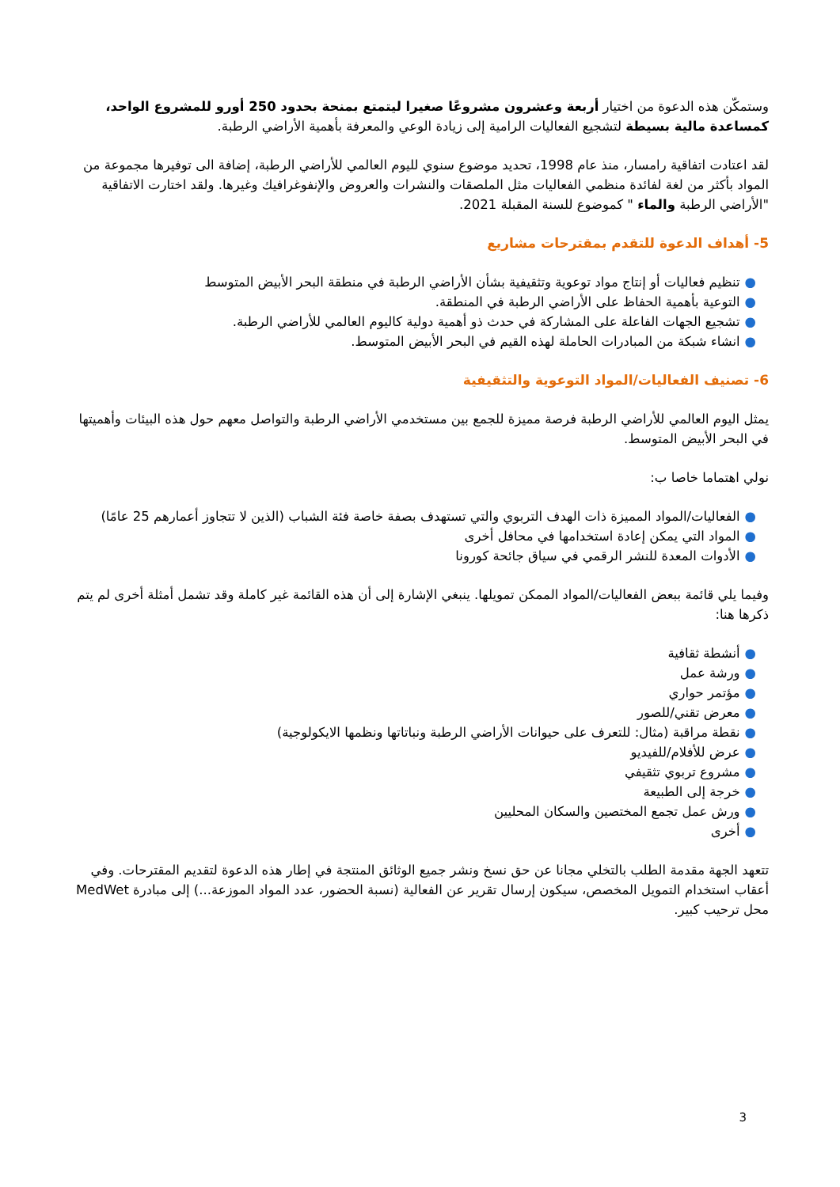وستمكّن هذه الدعوة من اختيار أربعة وعشرون مشروعًا صغيرا ليتمتع بمنحة بحدود 250 أورو للمشروع الواحد، كمساعدة مالية بسيطة لتشجيع الفعاليات الرامية إلى زيادة الوعي والمعرفة بأهمية الأراضي الرطبة.
لقد اعتادت اتفاقية رامسار، منذ عام 1998، تحديد موضوع سنوي لليوم العالمي للأراضي الرطبة، إضافة الى توفيرها مجموعة من المواد بأكثر من لغة لفائدة منظمي الفعاليات مثل الملصقات والنشرات والعروض والإنفوغرافيك وغيرها. ولقد اختارت الاتفاقية "الأراضي الرطبة والماء " كموضوع للسنة المقبلة 2021.
5- أهداف الدعوة للتقدم بمقترحات مشاريع
●تنظيم فعاليات أو إنتاج مواد توعوية وتثقيفية بشأن الأراضي الرطبة في منطقة البحر الأبيض المتوسط
●التوعية بأهمية الحفاظ على الأراضي الرطبة في المنطقة.
●تشجيع الجهات الفاعلة على المشاركة في حدث ذو أهمية دولية كاليوم العالمي للأراضي الرطبة.
●انشاء شبكة من المبادرات الحاملة لهذه القيم في البحر الأبيض المتوسط.
6- تصنيف الفعاليات/المواد التوعوية والتثقيفية
يمثل اليوم العالمي للأراضي الرطبة فرصة مميزة للجمع بين مستخدمي الأراضي الرطبة والتواصل معهم حول هذه البيئات وأهميتها في البحر الأبيض المتوسط.
نولي اهتماما خاصا ب:
●الفعاليات/المواد المميزة ذات الهدف التربوي والتي تستهدف بصفة خاصة فئة الشباب (الذين لا تتجاوز أعمارهم 25 عامًا)
●المواد التي يمكن إعادة استخدامها في محافل أخرى
●الأدوات المعدة للنشر الرقمي في سياق جائحة كورونا
وفيما يلي قائمة ببعض الفعاليات/المواد الممكن تمويلها. ينبغي الإشارة إلى أن هذه القائمة غير كاملة وقد تشمل أمثلة أخرى لم يتم ذكرها هنا:
●أنشطة ثقافية
●ورشة عمل
●مؤتمر حواري
●معرض تقني/للصور
●نقطة مراقبة (مثال: للتعرف على حيوانات الأراضي الرطبة ونباتاتها ونظمها الايكولوجية)
●عرض للأفلام/للفيديو
●مشروع تربوي تثقيفي
●خرجة إلى الطبيعة
●ورش عمل تجمع المختصين والسكان المحليين
●أخرى
تتعهد الجهة مقدمة الطلب بالتخلي مجانا عن حق نسخ ونشر جميع الوثائق المنتجة في إطار هذه الدعوة لتقديم المقترحات. وفي أعقاب استخدام التمويل المخصص، سيكون إرسال تقرير عن الفعالية (نسبة الحضور، عدد المواد الموزعة...) إلى مبادرة MedWet محل ترحيب كبير.
3